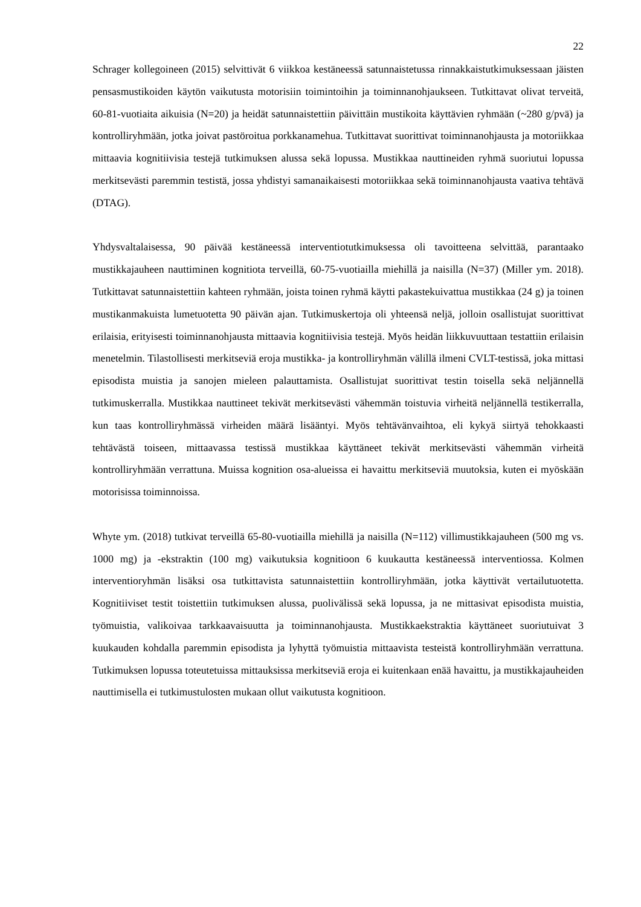22
Schrager kollegoineen (2015) selvittivät 6 viikkoa kestäneessä satunnaistetussa rinnakkaistutkimuksessaan jäisten pensasmustikoiden käytön vaikutusta motorisiin toimintoihin ja toiminnanohjaukseen. Tutkittavat olivat terveitä, 60-81-vuotiaita aikuisia (N=20) ja heidät satunnaistettiin päivittäin mustikoita käyttävien ryhmään (~280 g/pvä) ja kontrolliryhmään, jotka joivat pastöroitua porkkanamehua. Tutkittavat suorittivat toiminnanohjausta ja motoriikkaa mittaavia kognitiivisia testejä tutkimuksen alussa sekä lopussa. Mustikkaa nauttineiden ryhmä suoriutui lopussa merkitsevästi paremmin testistä, jossa yhdistyi samanaikaisesti motoriikkaa sekä toiminnanohjausta vaativa tehtävä (DTAG).
Yhdysvaltalaisessa, 90 päivää kestäneessä interventiotutkimuksessa oli tavoitteena selvittää, parantaako mustikkajauheen nauttiminen kognitiota terveillä, 60-75-vuotiailla miehillä ja naisilla (N=37) (Miller ym. 2018). Tutkittavat satunnaistettiin kahteen ryhmään, joista toinen ryhmä käytti pakastekuivattua mustikkaa (24 g) ja toinen mustikanmakuista lumetuotetta 90 päivän ajan. Tutkimuskertoja oli yhteensä neljä, jolloin osallistujat suorittivat erilaisia, erityisesti toiminnanohjausta mittaavia kognitiivisia testejä. Myös heidän liikkuvuuttaan testattiin erilaisin menetelmin. Tilastollisesti merkitseviä eroja mustikka- ja kontrolliryhmän välillä ilmeni CVLT-testissä, joka mittasi episodista muistia ja sanojen mieleen palauttamista. Osallistujat suorittivat testin toisella sekä neljännellä tutkimuskerralla. Mustikkaa nauttineet tekivät merkitsevästi vähemmän toistuvia virheitä neljännellä testikerralla, kun taas kontrolliryhmässä virheiden määrä lisääntyi. Myös tehtävänvaihtoa, eli kykyä siirtyä tehokkaasti tehtävästä toiseen, mittaavassa testissä mustikkaa käyttäneet tekivät merkitsevästi vähemmän virheitä kontrolliryhmään verrattuna. Muissa kognition osa-alueissa ei havaittu merkitseviä muutoksia, kuten ei myöskään motorisissa toiminnoissa.
Whyte ym. (2018) tutkivat terveillä 65-80-vuotiailla miehillä ja naisilla (N=112) villimustikkajauheen (500 mg vs. 1000 mg) ja -ekstraktin (100 mg) vaikutuksia kognitioon 6 kuukautta kestäneessä interventiossa. Kolmen interventioryhmän lisäksi osa tutkittavista satunnaistettiin kontrolliryhmään, jotka käyttivät vertailutuotetta. Kognitiiviset testit toistettiin tutkimuksen alussa, puolivälissä sekä lopussa, ja ne mittasivat episodista muistia, työmuistia, valikoivaa tarkkaavaisuutta ja toiminnanohjausta. Mustikkaekstraktia käyttäneet suoriutuivat 3 kuukauden kohdalla paremmin episodista ja lyhyttä työmuistia mittaavista testeistä kontrolliryhmään verrattuna. Tutkimuksen lopussa toteutetuissa mittauksissa merkitseviä eroja ei kuitenkaan enää havaittu, ja mustikkajauheiden nauttimisella ei tutkimustulosten mukaan ollut vaikutusta kognitioon.